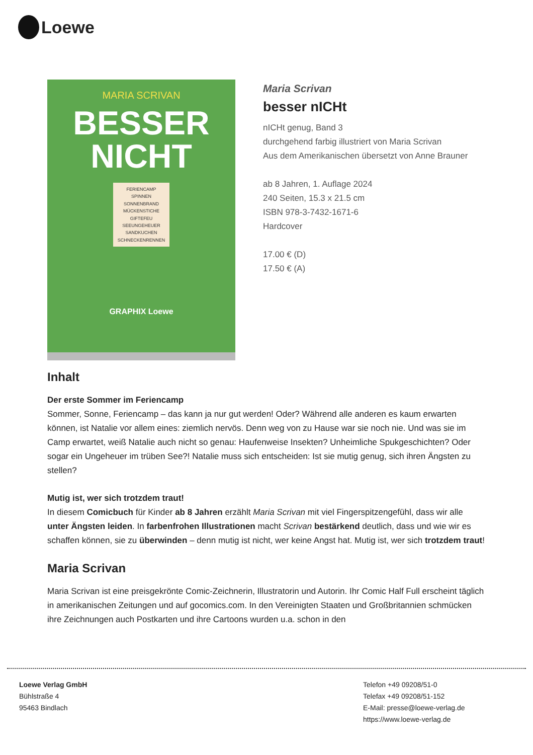Loewe
MARIA SCRIVAN
BESSER
NICHT
FERIENCAMP SPINNEN SONNENBRAND MÜCKENSTICHE GIFTEFEU SEEUNGEHEUER SANDKUCHEN SCHNECKENRENNEN
GRAPHIX Loewe
Maria Scrivan
besser nICHt
nICHt genug, Band 3
durchgehend farbig illustriert von Maria Scrivan
Aus dem Amerikanischen übersetzt von Anne Brauner
ab 8 Jahren, 1. Auflage 2024
240 Seiten, 15.3 x 21.5 cm
ISBN 978-3-7432-1671-6
Hardcover
17.00 € (D)
17.50 € (A)
Inhalt
Der erste Sommer im Feriencamp
Sommer, Sonne, Feriencamp – das kann ja nur gut werden! Oder? Während alle anderen es kaum erwarten können, ist Natalie vor allem eines: ziemlich nervös. Denn weg von zu Hause war sie noch nie. Und was sie im Camp erwartet, weiß Natalie auch nicht so genau: Haufenweise Insekten? Unheimliche Spukgeschichten? Oder sogar ein Ungeheuer im trüben See?! Natalie muss sich entscheiden: Ist sie mutig genug, sich ihren Ängsten zu stellen?
Mutig ist, wer sich trotzdem traut!
In diesem Comicbuch für Kinder ab 8 Jahren erzählt Maria Scrivan mit viel Fingerspitzengefühl, dass wir alle unter Ängsten leiden. In farbenfrohen Illustrationen macht Scrivan bestärkend deutlich, dass und wie wir es schaffen können, sie zu überwinden – denn mutig ist nicht, wer keine Angst hat. Mutig ist, wer sich trotzdem traut!
Maria Scrivan
Maria Scrivan ist eine preisgekrönte Comic-Zeichnerin, Illustratorin und Autorin. Ihr Comic Half Full erscheint täglich in amerikanischen Zeitungen und auf gocomics.com. In den Vereinigten Staaten und Großbritannien schmücken ihre Zeichnungen auch Postkarten und ihre Cartoons wurden u.a. schon in den
Loewe Verlag GmbH
Bühlstraße 4
95463 Bindlach
Telefon +49 09208/51-0
Telefax +49 09208/51-152
E-Mail: presse@loewe-verlag.de
https://www.loewe-verlag.de